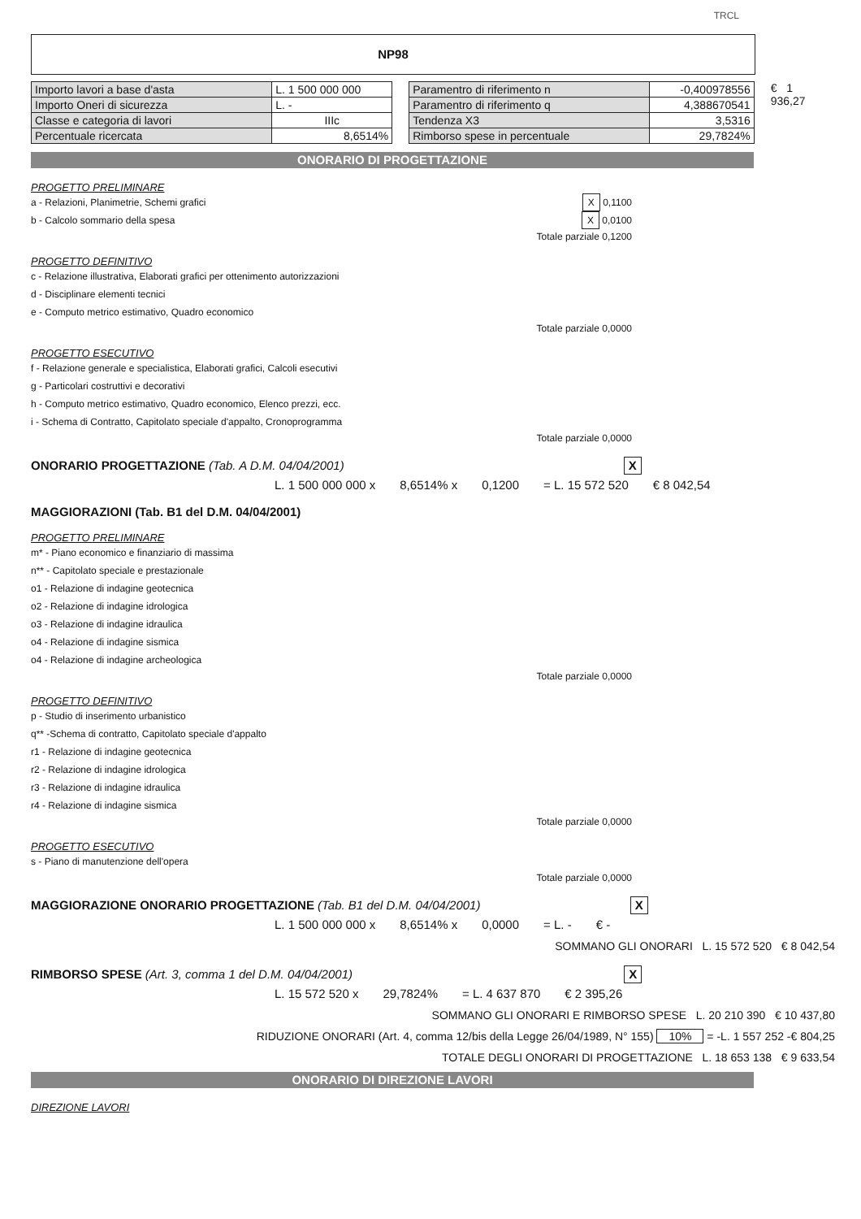TRCL
NP98
| Importo lavori a base d'asta | L. 1 500 000 000 |
| Importo Oneri di sicurezza | L. - |
| Classe e categoria di lavori | IIIc |
| Percentuale ricercata | 8,6514% |
| Paramentro di riferimento n | -0,400978556 |
| Paramentro di riferimento q | 4,388670541 |
| Tendenza X3 | 3,5316 |
| Rimborso spese in percentuale | 29,7824% |
€ 1 936,27
ONORARIO DI PROGETTAZIONE
PROGETTO PRELIMINARE
a - Relazioni, Planimetrie, Schemi grafici X 0,1100
b - Calcolo sommario della spesa X 0,0100
Totale parziale 0,1200
PROGETTO DEFINITIVO
c - Relazione illustrativa, Elaborati grafici per ottenimento autorizzazioni
d - Disciplinare elementi tecnici
e - Computo metrico estimativo, Quadro economico
Totale parziale 0,0000
PROGETTO ESECUTIVO
f - Relazione generale e specialistica, Elaborati grafici, Calcoli esecutivi
g - Particolari costruttivi e decorativi
h - Computo metrico estimativo, Quadro economico, Elenco prezzi, ecc.
i - Schema di Contratto, Capitolato speciale d'appalto, Cronoprogramma
Totale parziale 0,0000
ONORARIO PROGETTAZIONE (Tab. A D.M. 04/04/2001) X
L. 1 500 000 000 x 8,6514% x 0,1200 = L. 15 572 520 € 8 042,54
MAGGIORAZIONI (Tab. B1 del D.M. 04/04/2001)
PROGETTO PRELIMINARE
m* - Piano economico e finanziario di massima
n** - Capitolato speciale e prestazionale
o1 - Relazione di indagine geotecnica
o2 - Relazione di indagine idrologica
o3 - Relazione di indagine idraulica
o4 - Relazione di indagine sismica
o4 - Relazione di indagine archeologica
Totale parziale 0,0000
PROGETTO DEFINITIVO
p - Studio di inserimento urbanistico
q** -Schema di contratto, Capitolato speciale d'appalto
r1 - Relazione di indagine geotecnica
r2 - Relazione di indagine idrologica
r3 - Relazione di indagine idraulica
r4 - Relazione di indagine sismica
Totale parziale 0,0000
PROGETTO ESECUTIVO
s - Piano di manutenzione dell'opera
Totale parziale 0,0000
MAGGIORAZIONE ONORARIO PROGETTAZIONE (Tab. B1 del D.M. 04/04/2001) X
L. 1 500 000 000 x 8,6514% x 0,0000 = L. - € -
SOMMANO GLI ONORARI L. 15 572 520 € 8 042,54
RIMBORSO SPESE (Art. 3, comma 1 del D.M. 04/04/2001) X
L. 15 572 520 x 29,7824% = L. 4 637 870 € 2 395,26
SOMMANO GLI ONORARI E RIMBORSO SPESE L. 20 210 390 € 10 437,80
RIDUZIONE ONORARI (Art. 4, comma 12/bis della Legge 26/04/1989, N° 155) 10% = -L. 1 557 252 -€ 804,25
TOTALE DEGLI ONORARI DI PROGETTAZIONE L. 18 653 138 € 9 633,54
ONORARIO DI DIREZIONE LAVORI
DIREZIONE LAVORI